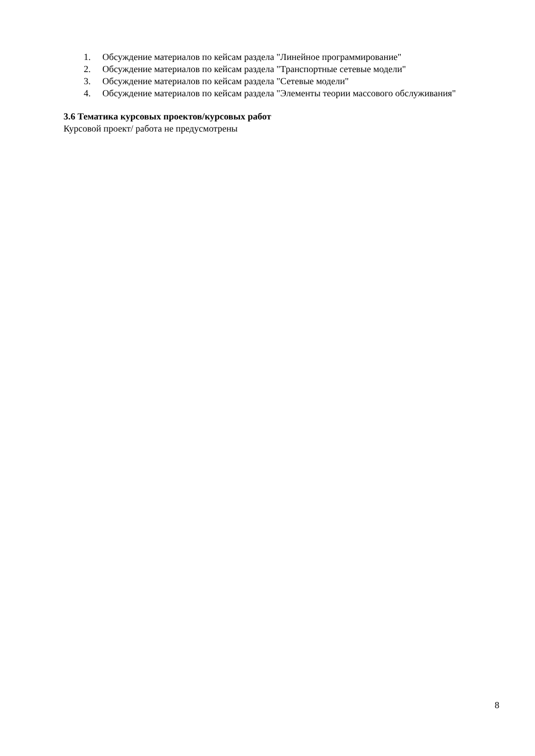1. Обсуждение материалов по кейсам раздела "Линейное программирование"
2. Обсуждение материалов по кейсам раздела "Транспортные сетевые модели"
3. Обсуждение материалов по кейсам раздела "Сетевые модели"
4. Обсуждение материалов по кейсам раздела "Элементы теории массового обслуживания"
3.6 Тематика курсовых проектов/курсовых работ
Курсовой проект/ работа не предусмотрены
8